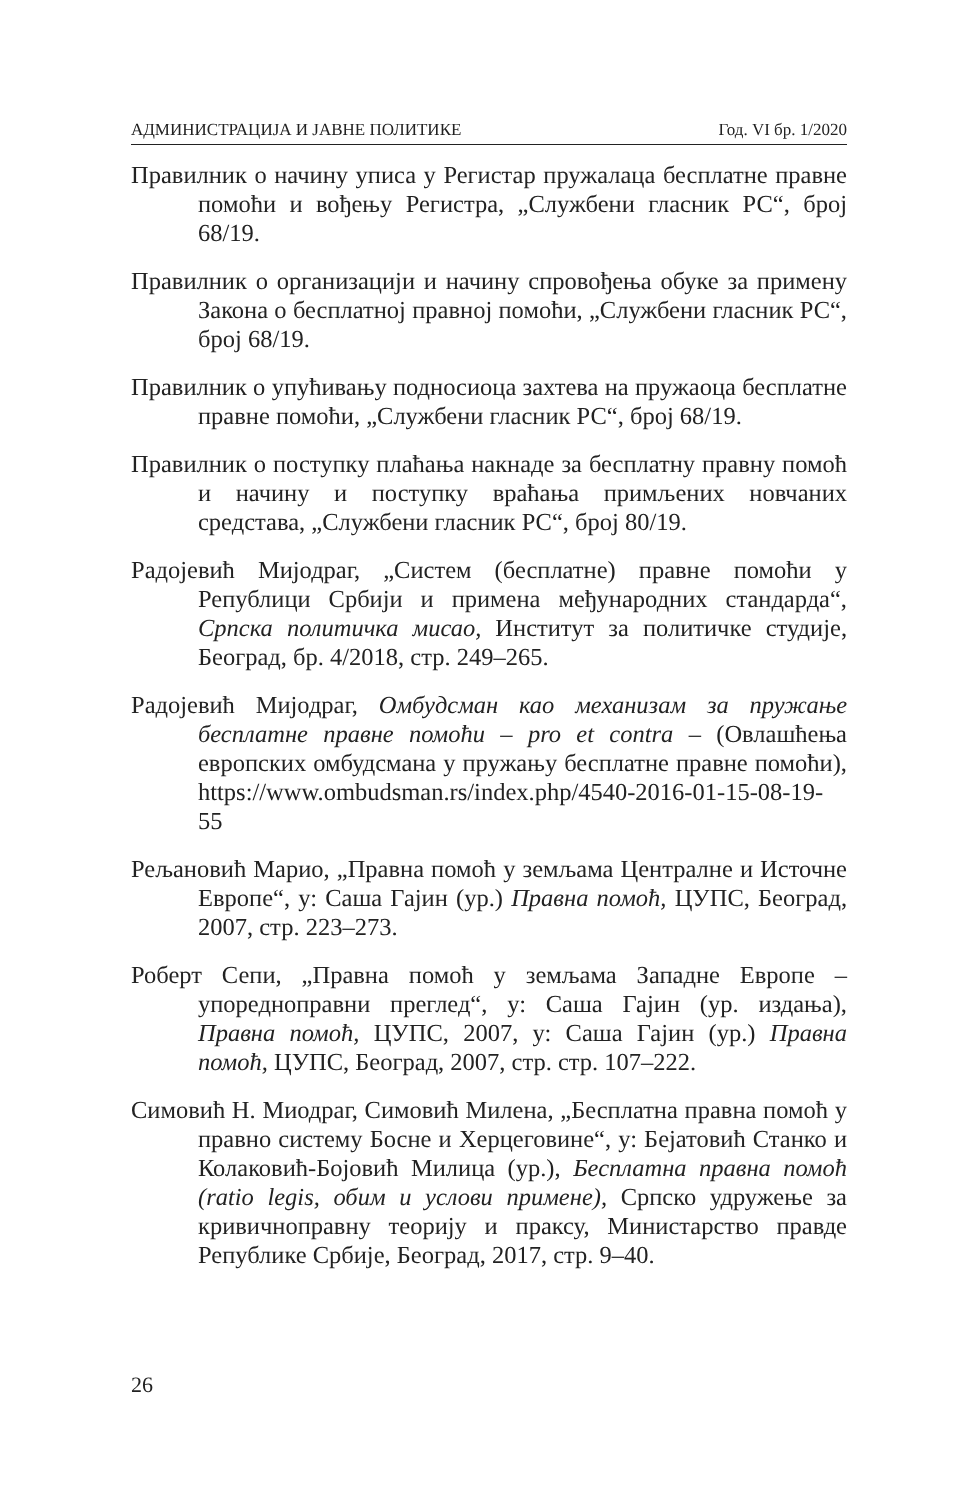АДМИНИСТРАЦИЈА И ЈАВНЕ ПОЛИТИКЕ Год. VI бр. 1/2020
Правилник о начину уписа у Регистар пружалаца бесплатне правне помоћи и вођењу Регистра, „Службени гласник РС“, број 68/19.
Правилник о организацији и начину спровођења обуке за примену Закона о бесплатној правној помоћи, „Службени гласник РС“, број 68/19.
Правилник о упућивању подносиоца захтева на пружаоца бесплатне правне помоћи, „Службени гласник РС“, број 68/19.
Правилник о поступку плаћања накнаде за бесплатну правну помоћ и начину и поступку враћања примљених новчаних средстава, „Службени гласник РС“, број 80/19.
Радојевић Мијодраг, „Систем (бесплатне) правне помоћи у Републици Србији и примена међународних стандарда“, Српска политичка мисао, Институт за политичке студије, Београд, бр. 4/2018, стр. 249–265.
Радојевић Мијодраг, Омбудсман као механизам за пружање бесплатне правне помоћи – pro et contra – (Овлашћења европских омбудсмана у пружању бесплатне правне помоћи), https://www.ombudsman.rs/index.php/4540-2016-01-15-08-19-55
Рељановић Марио, „Правна помоћ у земљама Централне и Источне Европе“, у: Саша Гајин (ур.) Правна помоћ, ЦУПС, Београд, 2007, стр. 223–273.
Роберт Сепи, „Правна помоћ у земљама Западне Европе – упоредноправни преглед“, у: Саша Гајин (ур. издања), Правна помоћ, ЦУПС, 2007, у: Саша Гајин (ур.) Правна помоћ, ЦУПС, Београд, 2007, стр. стр. 107–222.
Симовић Н. Миодраг, Симовић Милена, „Бесплатна правна помоћ у правно систему Босне и Херцеговине“, у: Бејатовић Станко и Колаковић-Бојовић Милица (ур.), Бесплатна правна помоћ (ratio legis, обим и услови примене), Српско удружење за кривичноправну теорију и праксу, Министарство правде Републике Србије, Београд, 2017, стр. 9–40.
26